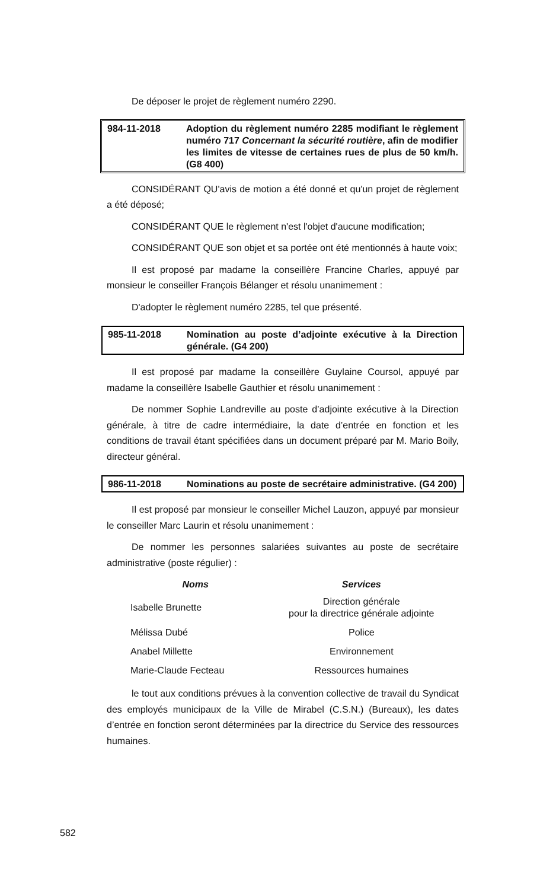De déposer le projet de règlement numéro 2290.
984-11-2018 Adoption du règlement numéro 2285 modifiant le règlement numéro 717 Concernant la sécurité routière, afin de modifier les limites de vitesse de certaines rues de plus de 50 km/h. (G8 400)
CONSIDÉRANT QU'avis de motion a été donné et qu'un projet de règlement a été déposé;
CONSIDÉRANT QUE le règlement n'est l'objet d'aucune modification;
CONSIDÉRANT QUE son objet et sa portée ont été mentionnés à haute voix;
Il est proposé par madame la conseillère Francine Charles, appuyé par monsieur le conseiller François Bélanger et résolu unanimement :
D'adopter le règlement numéro 2285, tel que présenté.
985-11-2018 Nomination au poste d’adjointe exécutive à la Direction générale. (G4 200)
Il est proposé par madame la conseillère Guylaine Coursol, appuyé par madame la conseillère Isabelle Gauthier et résolu unanimement :
De nommer Sophie Landreville au poste d’adjointe exécutive à la Direction générale, à titre de cadre intermédiaire, la date d’entrée en fonction et les conditions de travail étant spécifiées dans un document préparé par M. Mario Boily, directeur général.
986-11-2018 Nominations au poste de secrétaire administrative. (G4 200)
Il est proposé par monsieur le conseiller Michel Lauzon, appuyé par monsieur le conseiller Marc Laurin et résolu unanimement :
De nommer les personnes salariées suivantes au poste de secrétaire administrative (poste régulier) :
| Noms | Services |
| --- | --- |
| Isabelle Brunette | Direction générale pour la directrice générale adjointe |
| Mélissa Dubé | Police |
| Anabel Millette | Environnement |
| Marie-Claude Fecteau | Ressources humaines |
le tout aux conditions prévues à la convention collective de travail du Syndicat des employés municipaux de la Ville de Mirabel (C.S.N.) (Bureaux), les dates d’entrée en fonction seront déterminées par la directrice du Service des ressources humaines.
582